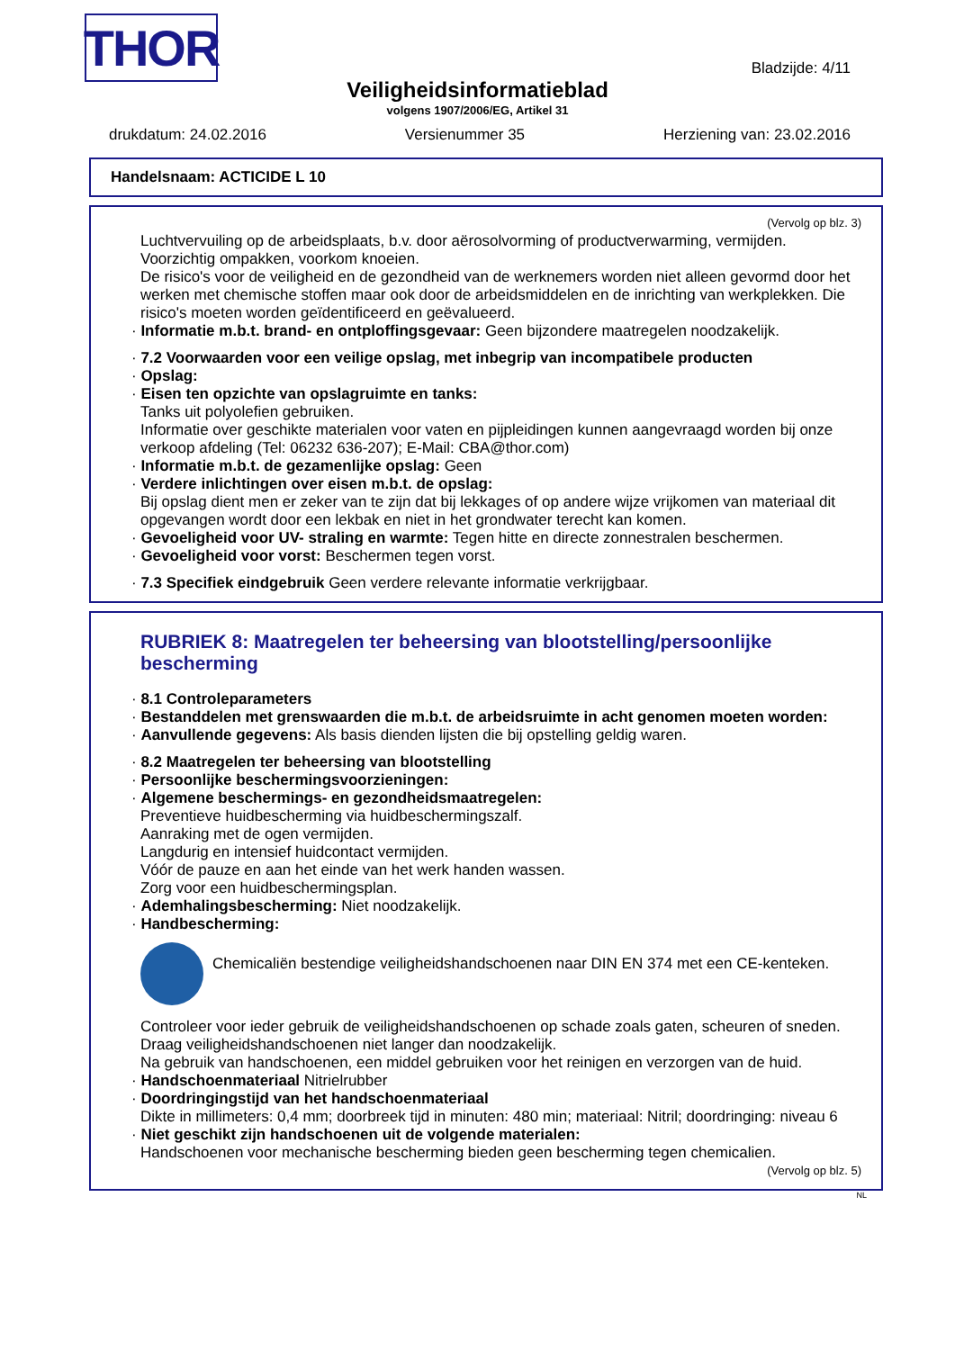THOR Bladzijde: 4/11
Veiligheidsinformatieblad
volgens 1907/2006/EG, Artikel 31
drukdatum: 24.02.2016 Versienummer 35 Herziening van: 23.02.2016
Handelsnaam: ACTICIDE L 10
(Vervolg op blz. 3)
Luchtvervuiling op de arbeidsplaats, b.v. door aërosolvorming of productverwarming, vermijden.
Voorzichtig ompakken, voorkom knoeien.
De risico's voor de veiligheid en de gezondheid van de werknemers worden niet alleen gevormd door het werken met chemische stoffen maar ook door de arbeidsmiddelen en de inrichting van werkplekken. Die risico's moeten worden geïdentificeerd en geëvalueerd.
· Informatie m.b.t. brand- en ontploffingsgevaar: Geen bijzondere maatregelen noodzakelijk.
· 7.2 Voorwaarden voor een veilige opslag, met inbegrip van incompatibele producten
· Opslag:
· Eisen ten opzichte van opslagruimte en tanks:
Tanks uit polyolefien gebruiken.
Informatie over geschikte materialen voor vaten en pijpleidingen kunnen aangevraagd worden bij onze verkoop afdeling (Tel: 06232 636-207); E-Mail: CBA@thor.com)
· Informatie m.b.t. de gezamenlijke opslag: Geen
· Verdere inlichtingen over eisen m.b.t. de opslag:
Bij opslag dient men er zeker van te zijn dat bij lekkages of op andere wijze vrijkomen van materiaal dit opgevangen wordt door een lekbak en niet in het grondwater terecht kan komen.
· Gevoeligheid voor UV- straling en warmte: Tegen hitte en directe zonnestralen beschermen.
· Gevoeligheid voor vorst: Beschermen tegen vorst.
· 7.3 Specifiek eindgebruik Geen verdere relevante informatie verkrijgbaar.
RUBRIEK 8: Maatregelen ter beheersing van blootstelling/persoonlijke bescherming
· 8.1 Controleparameters
· Bestanddelen met grenswaarden die m.b.t. de arbeidsruimte in acht genomen moeten worden:
· Aanvullende gegevens: Als basis dienden lijsten die bij opstelling geldig waren.
· 8.2 Maatregelen ter beheersing van blootstelling
· Persoonlijke beschermingsvoorzieningen:
· Algemene beschermings- en gezondheidsmaatregelen:
Preventieve huidbescherming via huidbeschermingszalf.
Aanraking met de ogen vermijden.
Langdurig en intensief huidcontact vermijden.
Vóór de pauze en aan het einde van het werk handen wassen.
Zorg voor een huidbeschermingsplan.
· Ademhalingsbescherming: Niet noodzakelijk.
· Handbescherming:
Chemicaliën bestendige veiligheidshandschoenen naar DIN EN 374 met een CE-kenteken.
Controleer voor ieder gebruik de veiligheidshandschoenen op schade zoals gaten, scheuren of sneden.
Draag veiligheidshandschoenen niet langer dan noodzakelijk.
Na gebruik van handschoenen, een middel gebruiken voor het reinigen en verzorgen van de huid.
· Handschoenmateriaal Nitrielrubber
· Doordringingstijd van het handschoenmateriaal
Dikte in millimeters: 0,4 mm; doorbreek tijd in minuten: 480 min; materiaal: Nitril; doordringing: niveau 6
· Niet geschikt zijn handschoenen uit de volgende materialen:
Handschoenen voor mechanische bescherming bieden geen bescherming tegen chemicalien.
(Vervolg op blz. 5)
NL